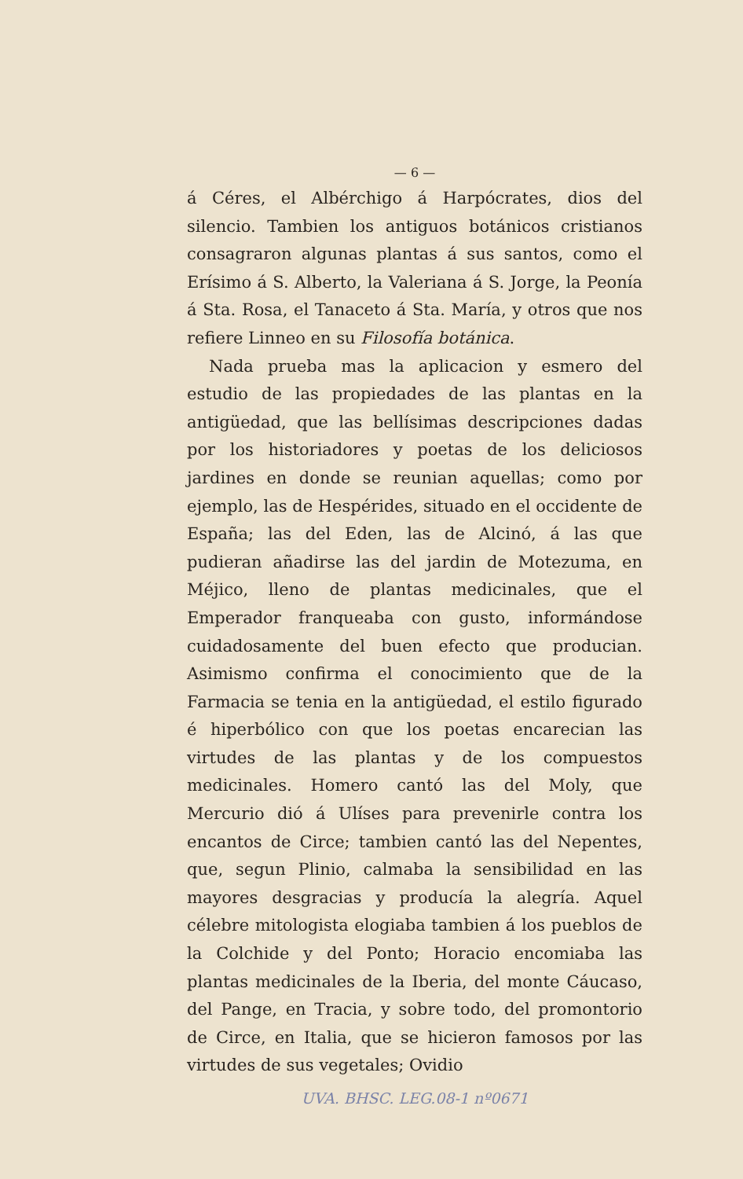— 6 —
á Céres, el Albérchigo á Harpócrates, dios del silencio. Tambien los antiguos botánicos cristianos consagraron algunas plantas á sus santos, como el Erísimo á S. Alberto, la Valeriana á S. Jorge, la Peonía á Sta. Rosa, el Tanaceto á Sta. María, y otros que nos refiere Linneo en su Filosofía botánica.
Nada prueba mas la aplicacion y esmero del estudio de las propiedades de las plantas en la antigüedad, que las bellísimas descripciones dadas por los historiadores y poetas de los deliciosos jardines en donde se reunian aquellas; como por ejemplo, las de Hespérides, situado en el occidente de España; las del Eden, las de Alcinó, á las que pudieran añadirse las del jardin de Motezuma, en Méjico, lleno de plantas medicinales, que el Emperador franqueaba con gusto, informándose cuidadosamente del buen efecto que producian. Asimismo confirma el conocimiento que de la Farmacia se tenia en la antigüedad, el estilo figurado é hiperbólico con que los poetas encarecian las virtudes de las plantas y de los compuestos medicinales. Homero cantó las del Moly, que Mercurio dió á Ulíses para prevenirle contra los encantos de Circe; tambien cantó las del Nepentes, que, segun Plinio, calmaba la sensibilidad en las mayores desgracias y producía la alegría. Aquel célebre mitologista elogiaba tambien á los pueblos de la Colchide y del Ponto; Horacio encomiaba las plantas medicinales de la Iberia, del monte Cáucaso, del Pange, en Tracia, y sobre todo, del promontorio de Circe, en Italia, que se hicieron famosos por las virtudes de sus vegetales; Ovidio
UVA. BHSC. LEG.08-1 nº0671